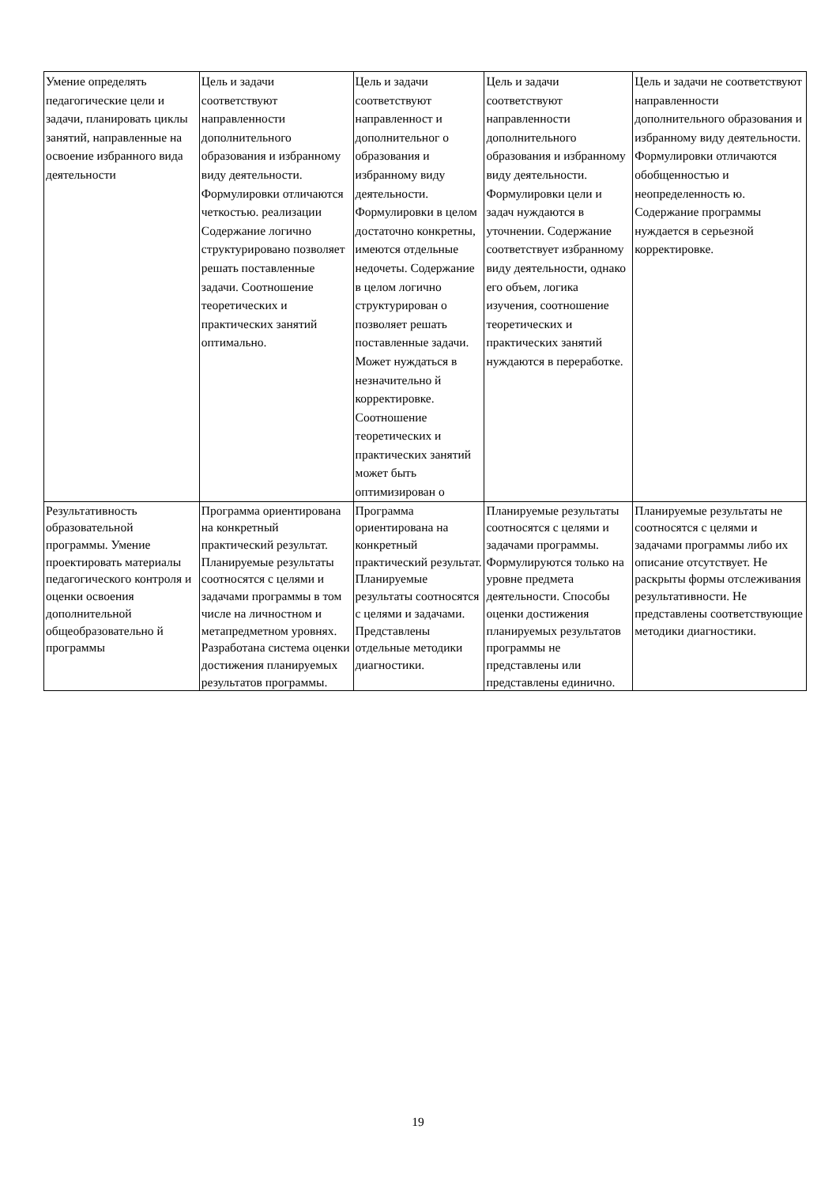| Умение определять педагогические цели и задачи, планировать циклы занятий, направленные на освоение избранного вида деятельности | Цель и задачи соответствуют направленности дополнительного образования и избранному виду деятельности. Формулировки отличаются четкостью. реализации Содержание логично структурировано позволяет решать поставленные задачи. Соотношение теоретических и практических занятий оптимально. | Цель и задачи соответствуют направленност и дополнительног о образования и избранному виду деятельности. Формулировки в целом достаточно конкретны, имеются отдельные недочеты. Содержание в целом логично структурирован о позволяет решать поставленные задачи. Может нуждаться в незначительно й корректировке. Соотношение теоретических и практических занятий может быть оптимизирован о | Цель и задачи соответствуют направленности дополнительного образования и избранному виду деятельности. Формулировки цели и задач нуждаются в уточнении. Содержание соответствует избранному виду деятельности, однако его объем, логика изучения, соотношение теоретических и практических занятий нуждаются в переработке. | Цель и задачи не соответствуют направленности дополнительного образования и избранному виду деятельности. Формулировки отличаются обобщенностью и неопределенность ю. Содержание программы нуждается в серьезной корректировке. |
| Результативность образовательной программы. Умение проектировать материалы педагогического контроля и оценки освоения дополнительной общеобразовательно й программы | Программа ориентирована на конкретный практический результат. Планируемые результаты соотносятся с целями и задачами программы в том числе на личностном и метапредметном уровнях. Разработана система оценки достижения планируемых результатов программы. | Программа ориентирована на конкретный практический результат. Планируемые результаты соотносятся с целями и задачами. Представлены отдельные методики диагностики. | Планируемые результаты соотносятся с целями и задачами программы. Формулируются только на уровне предмета деятельности. Способы оценки достижения планируемых результатов программы не представлены или представлены единично. | Планируемые результаты не соотносятся с целями и задачами программы либо их описание отсутствует. Не раскрыты формы отслеживания результативности. Не представлены соответствующие методики диагностики. |
19